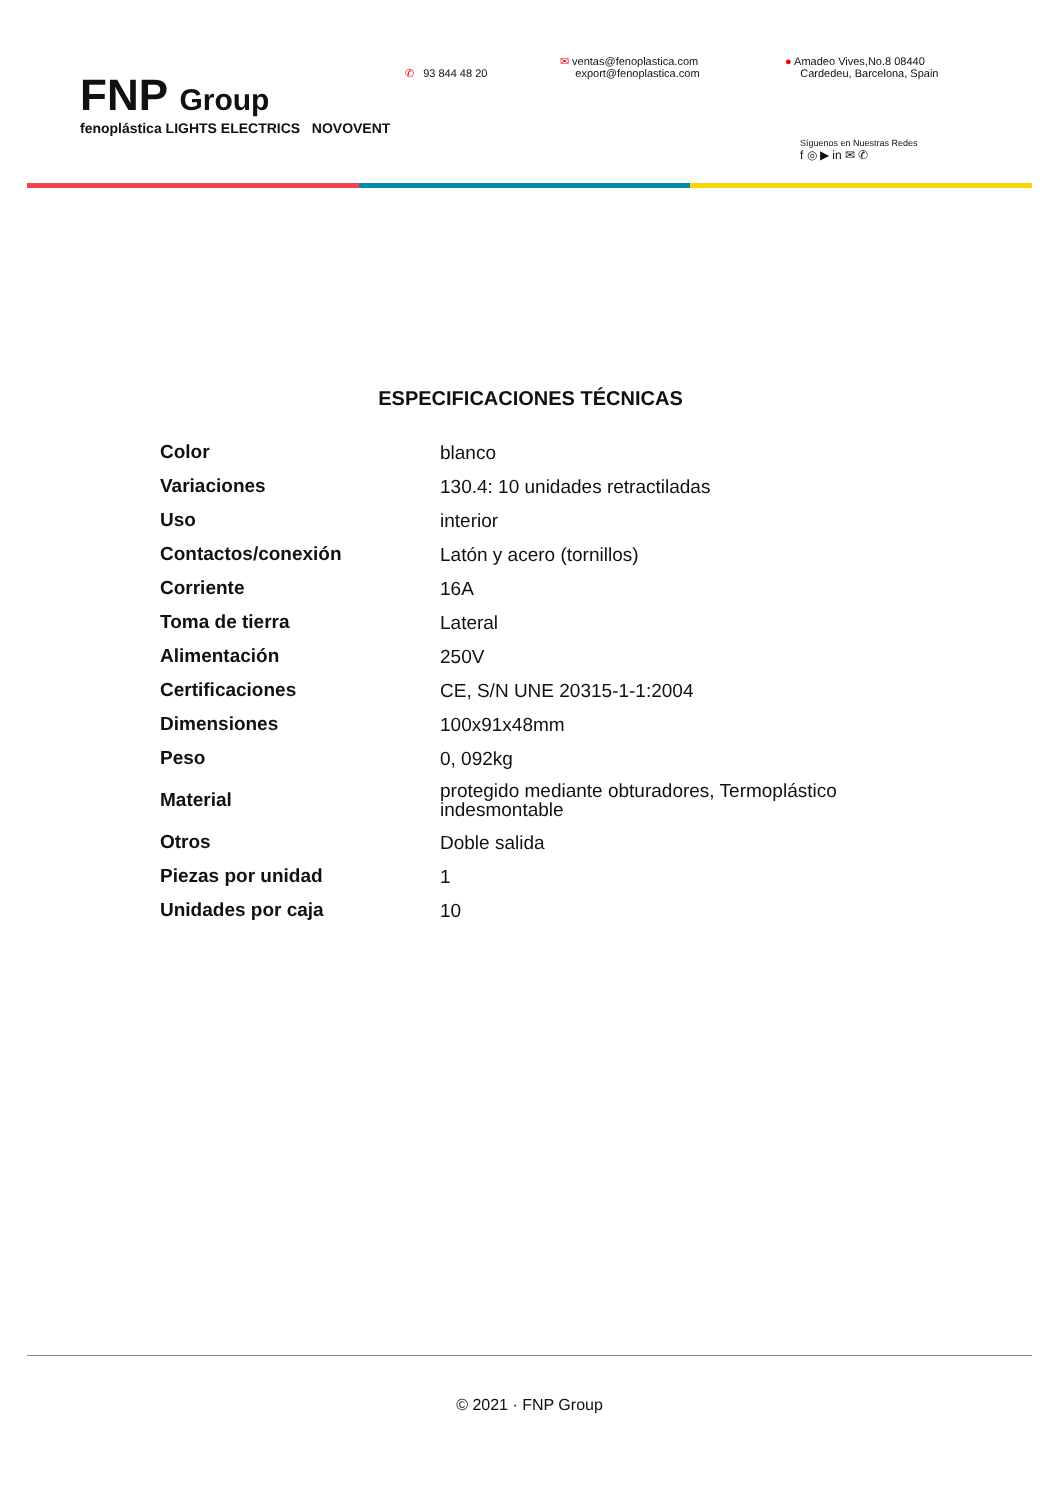FNP Group
fenoplástica LIGHTS ELECTRICS NOVOVENT
✆ 93 844 48 20
✉ ventas@fenoplastica.com
export@fenoplastica.com
● Amadeo Vives,No.8 08440
Cardedeu, Barcelona, Spain
Síguenos en Nuestras Redes
f ◎ ▶ in ✉ ✆
ESPECIFICACIONES TÉCNICAS
| Color | blanco |
| Variaciones | 130.4: 10 unidades retractiladas |
| Uso | interior |
| Contactos/conexión | Latón y acero (tornillos) |
| Corriente | 16A |
| Toma de tierra | Lateral |
| Alimentación | 250V |
| Certificaciones | CE, S/N UNE 20315-1-1:2004 |
| Dimensiones | 100x91x48mm |
| Peso | 0, 092kg |
| Material | protegido mediante obturadores, Termoplástico indesmontable |
| Otros | Doble salida |
| Piezas por unidad | 1 |
| Unidades por caja | 10 |
© 2021 · FNP Group